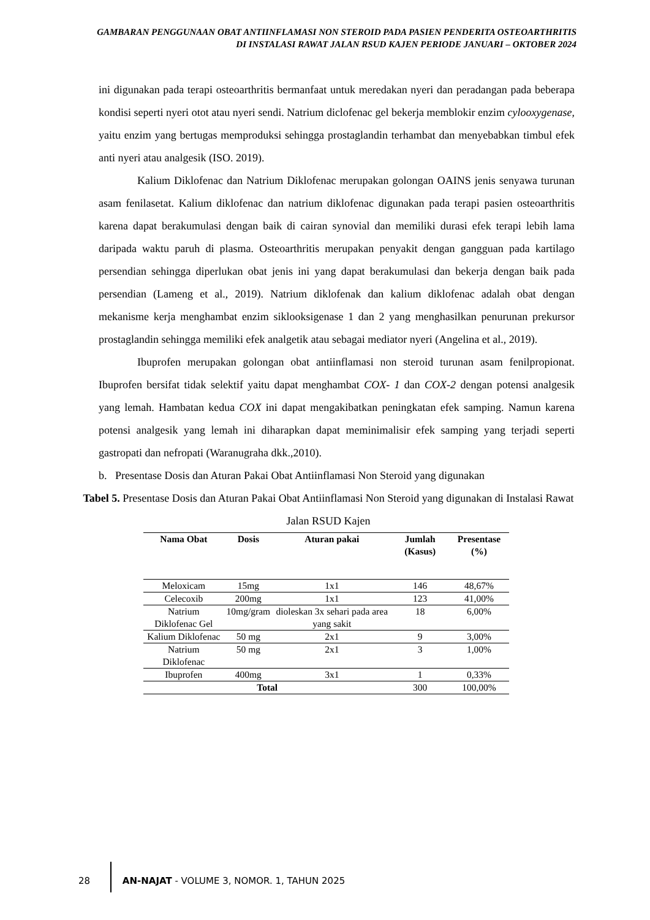GAMBARAN PENGGUNAAN OBAT ANTIINFLAMASI NON STEROID PADA PASIEN PENDERITA OSTEOARTHRITIS DI INSTALASI RAWAT JALAN RSUD KAJEN PERIODE JANUARI – OKTOBER 2024
ini digunakan pada terapi osteoarthritis bermanfaat untuk meredakan nyeri dan peradangan pada beberapa kondisi seperti nyeri otot atau nyeri sendi. Natrium diclofenac gel bekerja memblokir enzim cylooxygenase, yaitu enzim yang bertugas memproduksi sehingga prostaglandin terhambat dan menyebabkan timbul efek anti nyeri atau analgesik (ISO. 2019).
Kalium Diklofenac dan Natrium Diklofenac merupakan golongan OAINS jenis senyawa turunan asam fenilasetat. Kalium diklofenac dan natrium diklofenac digunakan pada terapi pasien osteoarthritis karena dapat berakumulasi dengan baik di cairan synovial dan memiliki durasi efek terapi lebih lama daripada waktu paruh di plasma. Osteoarthritis merupakan penyakit dengan gangguan pada kartilago persendian sehingga diperlukan obat jenis ini yang dapat berakumulasi dan bekerja dengan baik pada persendian (Lameng et al., 2019). Natrium diklofenak dan kalium diklofenac adalah obat dengan mekanisme kerja menghambat enzim siklooksigenase 1 dan 2 yang menghasilkan penurunan prekursor prostaglandin sehingga memiliki efek analgetik atau sebagai mediator nyeri (Angelina et al., 2019).
Ibuprofen merupakan golongan obat antiinflamasi non steroid turunan asam fenilpropionat. Ibuprofen bersifat tidak selektif yaitu dapat menghambat COX- 1 dan COX-2 dengan potensi analgesik yang lemah. Hambatan kedua COX ini dapat mengakibatkan peningkatan efek samping. Namun karena potensi analgesik yang lemah ini diharapkan dapat meminimalisir efek samping yang terjadi seperti gastropati dan nefropati (Waranugraha dkk.,2010).
b. Presentase Dosis dan Aturan Pakai Obat Antiinflamasi Non Steroid yang digunakan
Tabel 5. Presentase Dosis dan Aturan Pakai Obat Antiinflamasi Non Steroid yang digunakan di Instalasi Rawat Jalan RSUD Kajen
| Nama Obat | Dosis | Aturan pakai | Jumlah (Kasus) | Presentase (%) |
| --- | --- | --- | --- | --- |
| Meloxicam | 15mg | 1x1 | 146 | 48,67% |
| Celecoxib | 200mg | 1x1 | 123 | 41,00% |
| Natrium Diklofenac Gel | 10mg/gram | dioleskan 3x sehari pada area yang sakit | 18 | 6,00% |
| Kalium Diklofenac | 50 mg | 2x1 | 9 | 3,00% |
| Natrium Diklofenac | 50 mg | 2x1 | 3 | 1,00% |
| Ibuprofen | 400mg | 3x1 | 1 | 0,33% |
| Total | | | 300 | 100,00% |
28 AN-NAJAT - VOLUME 3, NOMOR. 1, TAHUN 2025